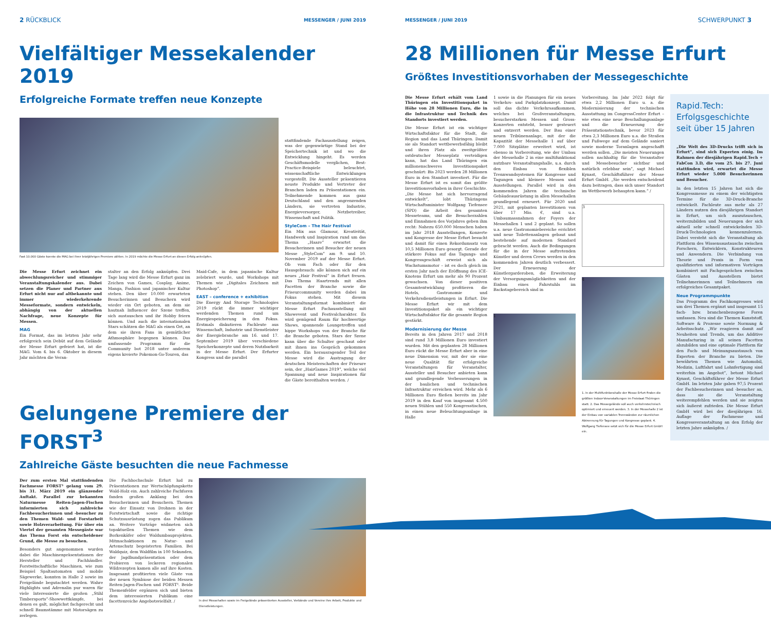2 RÜCKBLICK MESSENGER / JUNI 2019
Vielfältiger Messekalender 2019
Erfolgreiche Formate treffen neue Konzepte
Fast 10.000 Gäste konnte die MAG bei ihrer letztjährigen Premiere zählen. In 2019 möchte die Messe Erfurt an diesen Erfolg anknüpfen.
Die Messe Erfurt zeichnet ein abwechlungsreicher und stimmiger Veranstaltungskalender aus. Dabei setzen die Planer und Partner aus Erfurt nicht nur auf altbekannte und immer wiederkehrende Messeformate, sondern entwickeln, abhängig von der aktuellen Nachfrage, neue Konzepte für Messen.
MAG
Ein Format, das im letzten Jahr sehr erfolgreich sein Debüt auf dem Gelände der Messe Erfurt gefeiert hat, ist die MAG. Vom 4. bis 6. Oktober in diesem Jahr möchten die Veran-
stalter an den Erfolg anknüpfen. Drei Tage lang wird die Messe Erfurt ganz im Zeichen von Games, Cosplay, Anime, Manga, Fashion und japanischer Kultur stehen. Den über 10.000 erwarteten Besucherinnen und Besuchern wird wieder ein Ort geboten, an dem sie hautnah Influencer der Szene treffen, sich austauschen und ihr Hobby feiern können. Und auch die internationalen Stars schätzen die MAG als einen Ort, an dem sie ihren Fans in gemütlicher Athmosphäre begegnen können. Das umfassende Programm für die Community bot 2018 unter anderem eigens kreierte Pokemon-Go-Touren, das
Maid-Cafe, in dem japanische Kultur zelebriert wurde, und Workshops mit Themen wie „Digitales Zeichnen mit Photoshop“.
EAST – conference + exhibition
Die Energy And Storage Technologies 2019 rückt die immer wichtiger werdenden Themen rund um Energiespeicherung in den Fokus. Erstmals diskutieren Fachleute aus Wissenschaft, Industrie und Dienstleister der Energiebranche am 16. und 17. September 2019 über verschiedene Speicherkonzepte und deren Nutzbarkeit in der Messe Erfurt. Der Erfurter Kongress und die parallel
stattfindende Fachausstellung zeigen, was der gegenwärtige Stand bei der Speichertechnik ist und wo die Entwicklung hingeht. Es werden Geschäftsmodelle verglichen, Best-Practice-Beispiele beleuchtet, wissenschaftliche Entwicklungen vorgestellt. Die Aussteller präsentieren neuste Produkte und Vertreter der Branchen laden zu Präsentationen ein. Teilnehmende kommen aus ganz Deutschland und den angrenzenden Ländern, sie vertreten Industrie, Energieversorger, Netzbetreiber, Wissenschaft und Politik.
StyleCom – The Hair Festival
Ein Mix aus Glamour, Kreativität, Handwerk und Inspiration rund um das Thema „Haare“ erwartet die Besucherinnen und Besucher der neuen Messe „StyleCom“ am 9. und 10. November 2019 auf der Messe Erfurt. Ob vom Fach oder für den Hausgebrauch: alle können sich auf ein neues „Hair Festival“ in Erfurt freuen. Das Thema Haartrends mit allen Facetten der Branche sowie die Friseurcommunity werden dabei im Fokus stehen. Mit diesem Veranstaltungsformat kombiniert die Messe Erfurt Fachausstellung mit Showevent und Festivalcharakter. Es wird genügend Raum für hochwertige Shows, spannende Loungetreffen und hippe Workshops von der Branche für die Branche geboten. Stars der Szene kann über die Schulter geschaut oder mit ihnen ins Gespräch gekommen werden. Ein herausragender Teil der Messe wird die Austragung der deutschen Meisterschaften der Friseure sein, der „HairGames 2019“, welche viel Spannung und neue Inspirationen für die Gäste bereithalten werden. /
Gelungene Premiere der FORST<sup>3</sup>
Zahlreiche Gäste besuchten die neue Fachmesse
Der zum ersten Mal stattfindenden Fachmesse FORST³ gelang vom 29. bis 31. März 2019 ein glänzender Auftakt. Parallel zur bekannten Naturmesse Reiten-Jagen-Fischen informierten sich zahlreiche Fachbesucherinnen und -besucher zu den Themen Wald- und Forstarbeit sowie Holzverarbeitung. Für über ein Viertel der gesamten Messegäste war das Thema Forst ein entscheidener Grund, die Messe zu besuchen.
Besonders gut angenommen wurden dabei die Maschinenpräsentationen der Hersteller und Fachhändler. Forstwitschaftliche Maschinen, wie zum Beispiel Spaltautomaten und mobile Sägewerke, konnten in Halle 2 sowie im Freigelände begutachtet werden. Wahre Highlights und Adrenalin pur waren für viele Interessierte die großen „Stihl Timbersports“-Showwettkämpfe, bei denen es galt, möglichst fachgerecht und schnell Baumstämme mit Motorsägen zu zerlegen.
Die Fachhochschule Erfurt lud zu Präsentationen zur Wertschöpfungskette Wald-Holz ein. Auch zahlreiche Fachforen fanden großen Anklang bei den Besucherinnen und Besuchern. Themen wie der Einsatz von Drohnen in der Forstwirtschaft sowie die richtige Schutzausrüstung zogen das Publikum an. Weitere Vorträge widmeten sich topaktuellen Themen wie dem Borkenkäfer oder Waldumbauprojekten. Mitmachaktionen zu Natur- und Artenschutz begeisterten Familien. Bei Waldquiz, dem Waldfilm in 100 Sekunden, der Jagdhundpräsentation oder dem Probieren von leckeren regionalen Wildrezepten kamen alle auf ihre Kosten. Insgesamt profitierten viele Gäste von der neuen Symbiose der beiden Messen Reiten-Jagen-Fischen und FORST³. Beide Themenfelder ergänzen sich und bieten dem interessierten Publikum eine facettenreiche Angebotsvielfalt. /
In drei Messehallen sowie im Freigelände präsentierten Aussteller, Verbände und Vereine ihre Arbeit, Produkte und Dienstleistungen.
MESSENGER / JUNI 2019 SCHWERPUNKT 3
28 Millionen für Messe Erfurt
Größtes Investitionsvorhaben der Messegeschichte
Die Messe Erfurt erhält vom Land Thüringen ein Investitionspaket in Höhe von 28 Millionen Euro, die in die Infrastruktur und Technik des Standorts investiert werden.
Die Messe Erfurt ist ein wichtiger Wirtschaftsfaktor für die Stadt, die Region und das Land Thüringen. Damit sie als Standort wettbewerbsfähig bleibt und ihren Platz als zweitgrößter ostdeutscher Messeplatz verteidigen kann, hat das Land Thüringen ein millionenschweres Investitionspaket geschnürt: Bis 2023 werden 28 Millionen Euro in den Standort investiert. Für die Messe Erfurt ist es somit das größte Investitionsvorhaben in ihrer Geschichte. „Die Messe hat sich hervorragend entwickelt“, lobt Thüringens Wirtschaftsminister Wolfgang Tiefensee (SPD) die Arbeit des gesamten Messeteams, und die Besucherzahlen und Einnahmen des Vorjahres geben ihm recht: Nahezu 650.000 Menschen haben im Jahr 2018 Ausstellungen, Konzerte und Kongresse der Messe Erfurt besucht und damit für einen Rekordumsatz von 10,5 Millionen Euro gesorgt. Gerade der stärkere Fokus auf das Tagungs- und Kongressgeschäft erweist sich als Wachstumsmotor – ist es doch gleich im ersten Jahr nach der Eröffnung des ICE-Knotens Erfurt um mehr als 90 Prozent gewachsen. Von dieser positiven Gesamtentwicklung profitieren die Hotels, Gastronomie und Verkehrsdienstleistungen in Erfurt. Die Messe Erfurt wir mit dem Investitionspaket als ein wichtiger Wirtschaftsfaktor für die gesamte Region gestärkt.
Modernisierung der Messe
Bereits in den Jahren 2017 und 2018 sind rund 3,8 Millionen Euro investiert wurden. Mit den geplanten 28 Millionen Euro rückt die Messe Erfurt aber in eine neue Dimension vor, mit der sie eine neue Qualität für erfolgreiche Veranstaltungen für Veranstalter, Aussteller und Besucher anbieten kann und grundlegende Verbesserungen in der baulichen und technischen Infrastruktur erreichen wird. Mehr als 6 Millionen Euro fließen bereits im Jahr 2019 in den Kauf von insgesamt 4.500 neuen Stühlen und 550 Kongresstischen, in einen neue Beleuchtungsanlage in Halle
1 sowie in die Planungen für ein neues Verkehrs- und Parkplatzkonzept. Damit soll das dichte Verkehrsaufkommen, welches bei Großveranstaltungen, besucherstarken Messen und Gross- Konzerten entsteht, besser gesteuert und entzerrt werden. Der Bau einer neuen Tribünenanlage, mit der die Kapazität der Messehalle 1 auf über 7.000 Sitzplätze erweitert wird, ist ebenso in Vorbereitung, wie der Umbau der Messehalle 2 in eine multifunktional nutzbare Veranstaltungshalle, u.a. durch den Einbau von flexiblen Trennwandsystemen für Kongresse und Tagungen und kleinere Messen und Ausstellungen. Parallel wird in den kommenden Jahren die technische Gebäudeausrüstung in allen Messehallen grundlegend erneuert. Für 2020 und 2021, mit geplanten Investitionen von über 17 Mio. €, sind u.a. Umbaumassnahmen der Foyers der Messehallen 1 und 2 geplant. So sollen u.a. neue Gastronomiebereiche errichtet und neue Toilettenanlagen gebaut und bestehende auf modernen Standard gebracht werden. Auch die Bedingungen für die in der Messe auftretenden Künstler und deren Crews werden in den kommenden Jahren deutlich verbessert. Der Erneuerung der Künstlergarderoben, die Erweiterung der Versorgungsmöglichkeiten und der Einbau eines Fahrstuhls im Backstagebereich sind in
1
Vorbereitung. Im Jahr 2022 folgt für etwa 2,2 Millionen Euro u. a. die Modernisierung der technischen Ausstattung im CongressCenter Erfurt – wie etwa eine neue Beschallungsanlage und die Erneuerung der Präsentationstechnik, bevor 2023 für etwa 2,3 Millionen Euro u.a. die Straßen und Fußwege auf dem Gelände saniert sowie moderne Toranlagen angeschafft werden sollen. „Die meisten Neuerungen sollen nachhaltig für die Veranstalter und Messebesucher sichtbar und natürlich erlebbar sein“, sagt Michael Kynast, Geschäftsführer der Messe Erfurt GmbH. „Sie werden entscheidend dazu beitragen, dass sich unser Standort im Wettbewerb behaupten kann.“ /
3
4
1. In der Multifunktionshalle der Messe Erfurt finden die größten Indoor-Veranstaltungen im Freistaat Thüringen statt. 2. Das Messegelände soll auch verkehrstechnisch optimiert und erneuert werden. 3. In der Messehalle 2 ist der Einbau von variablen Trennwänden zur räumlichen Abtrennung für Tagungen und Kongresse geplant. 4. Wolfgang Tiefensee setzt sich für die Messe Erfurt GmbH ein.
Rapid.Tech: Erfolgsgeschichte seit über 15 Jahren
„Die Welt des 3D-Drucks trifft sich in Erfurt“, sind sich Experten einig. Im Rahmen der diesjährigen Rapid.Tech + FabCon 3.D, die vom 25. bis 27. Juni stattfinden wird, erwartet die Messe Erfurt wieder 5.000 Besucherinnen und Besucher.
In den letzten 15 Jahren hat sich die Kongressmesse zu einem der wichtigsten Termine für die 3D-Druck-Branche entwickelt. Fachleute aus mehr als 27 Ländern nutzen den diesjährigen Standort in Erfurt, um sich auszutauschen, weiterzubilden und Neuerungen der sich aktuell sehr schnell entwickelnden 3D-Druck-Technologien kennenzulernen. Dabei versteht sich die Veranstaltung als Plattform des Wissensaustauschs zwischen Forschern, Entwicklern, Konstrukteuren und Anwendern. Die Verbindung von Theorie und Praxis in Form von qualifizierten und informativen Vorträgen kombiniert mit Fachgesprächen zwischen Gästen und Ausstellern bietet Teilnehmerinnen und Teilnehmern ein erfolgreiches Gesamtpaket.
Neue Programmpunkte
Das Programm des Fachkongresses wird um drei Themen ergänzt und insgesamt 15 fach- bzw. branchenbezogene Foren umfassen. Neu sind die Themen Kunststoff, Software & Prozesse sowie Normung & Arbeitsschutz. „Wir reagieren damit auf Neuheiten und Trends, um das Additive Manufacturing in all seinen Facetten abzubilden und eine optimale Plattform für den Fach- und Meinungsaustausch von Experten der Branche zu bieten. Die bewährten Themen wie Automobil, Medizin, Luftfahrt und Lohnfertigung sind weiterhin im Angebot“, betont Michael Kynast, Geschäftsführer der Messe Erfurt GmbH. Im letzten Jahr gaben 97,5 Prozent der Fachbesucherinnen und -besucher an, dass sie die Veranstaltung weiterempfehlen werden und sie zeigten sich äußerst zufrieden. Die Messe Erfurt GmbH wird bei der diesjährigen 16. Auflage der Fachmesse und Kongressveranstaltung an den Erfolg der letzten Jahre anknüpfen. /